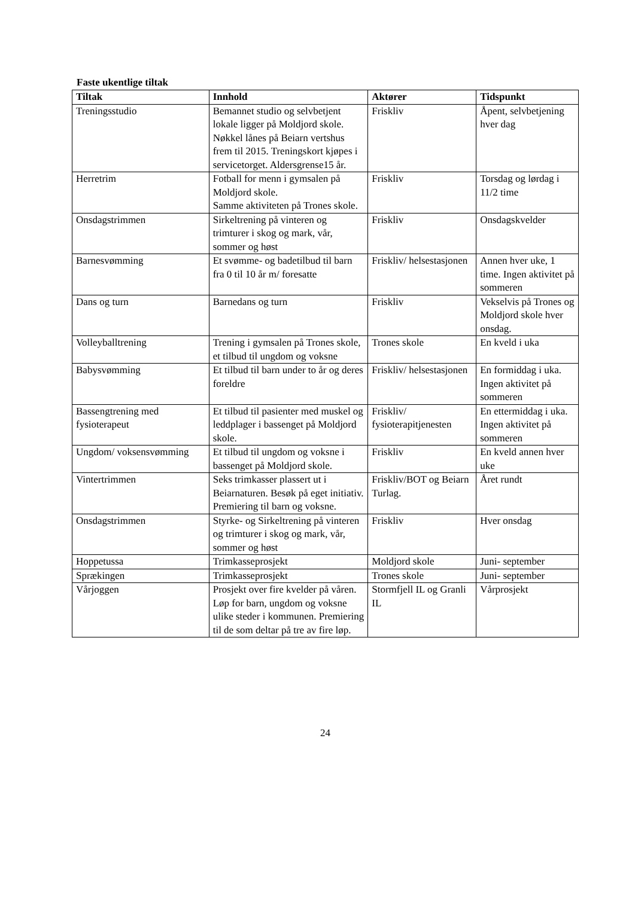Faste ukentlige tiltak
| Tiltak | Innhold | Aktører | Tidspunkt |
| --- | --- | --- | --- |
| Treningsstudio | Bemannet studio og selvbetjent lokale ligger på Moldjord skole. Nøkkel lånes på Beiarn vertshus frem til 2015. Treningskort kjøpes i servicetorget. Aldersgrense15 år. | Friskliv | Åpent, selvbetjening hver dag |
| Herretrim | Fotball for menn i gymsalen på Moldjord skole. Samme aktiviteten på Trones skole. | Friskliv | Torsdag og lørdag i 11/2 time |
| Onsdagstrimmen | Sirkeltrening på vinteren og trimturer i skog og mark, vår, sommer og høst | Friskliv | Onsdagskvelder |
| Barnesvømming | Et svømme- og badetilbud til barn fra 0 til 10 år m/ foresatte | Friskliv/ helsestasjonen | Annen hver uke, 1 time. Ingen aktivitet på sommeren |
| Dans og turn | Barnedans og turn | Friskliv | Vekselvis på Trones og Moldjord skole hver onsdag. |
| Volleyballtrening | Trening i gymsalen på Trones skole, et tilbud til ungdom og voksne | Trones skole | En kveld i uka |
| Babysvømming | Et tilbud til barn under to år og deres foreldre | Friskliv/ helsestasjonen | En formiddag i uka. Ingen aktivitet på sommeren |
| Bassengtrening med fysioterapeut | Et tilbud til pasienter med muskel og leddplager i bassenget på Moldjord skole. | Friskliv/ fysioterapitjenesten | En ettermiddag i uka. Ingen aktivitet på sommeren |
| Ungdom/ voksensvømming | Et tilbud til ungdom og voksne i bassenget på Moldjord skole. | Friskliv | En kveld annen hver uke |
| Vintertrimmen | Seks trimkasser plassert ut i Beiarnaturen. Besøk på eget initiativ. Premiering til barn og voksne. | Friskliv/BOT og Beiarn Turlag. | Året rundt |
| Onsdagstrimmen | Styrke- og Sirkeltrening på vinteren og trimturer i skog og mark, vår, sommer og høst | Friskliv | Hver onsdag |
| Hoppetussa | Trimkasseprosjekt | Moldjord skole | Juni- september |
| Sprækingen | Trimkasseprosjekt | Trones skole | Juni- september |
| Vårjoggen | Prosjekt over fire kvelder på våren. Løp for barn, ungdom og voksne ulike steder i kommunen. Premiering til de som deltar på tre av fire løp. | Stormfjell IL og Granli IL | Vårprosjekt |
24